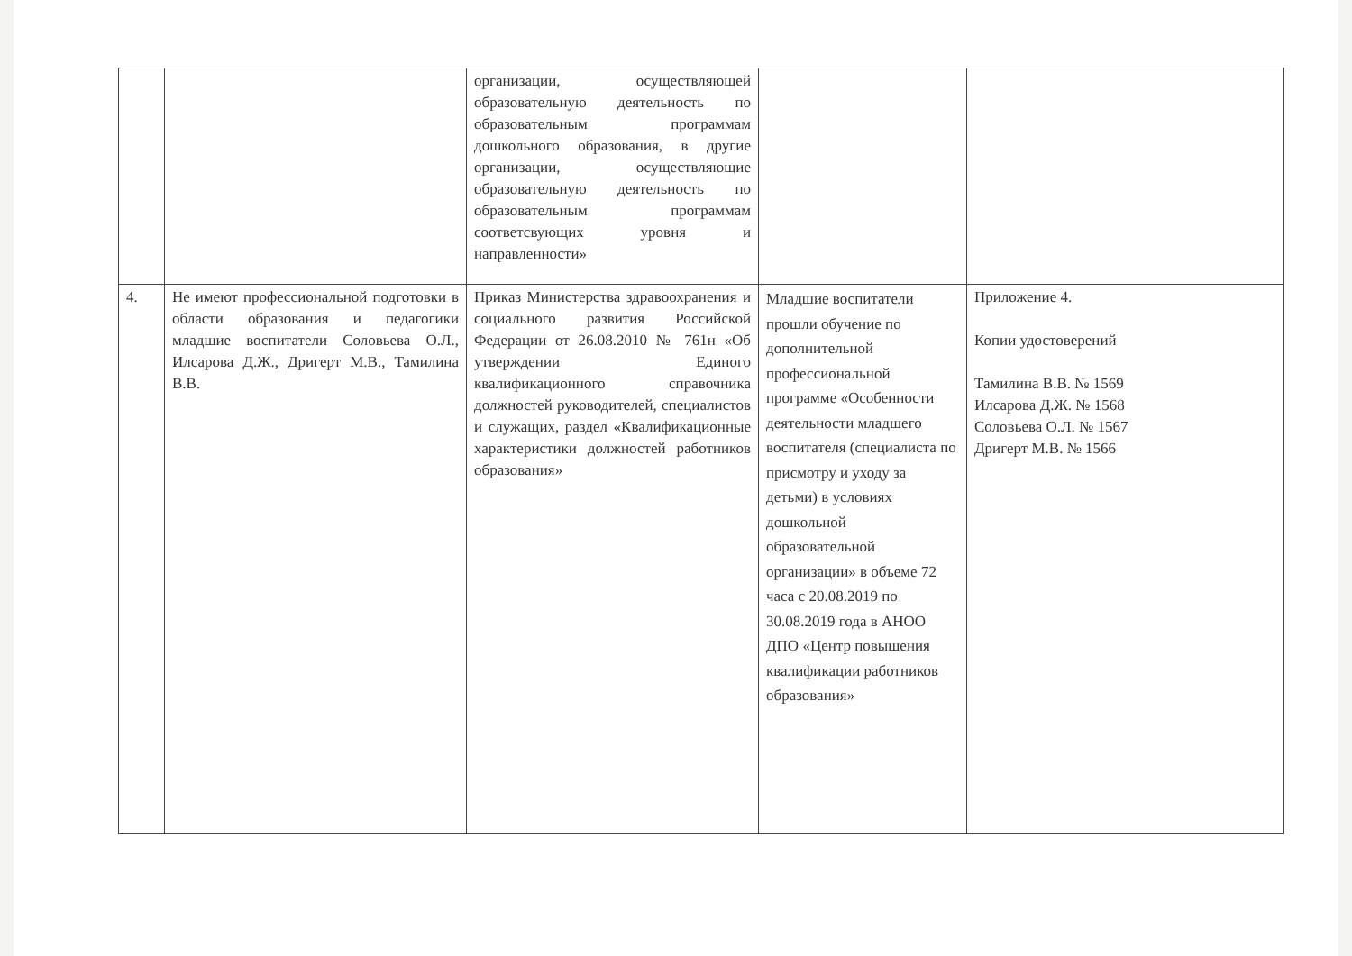| | | организации, осуществляющей образовательную деятельность по образовательным программам дошкольного образования, в другие организации, осуществляющие образовательную деятельность по образовательным программам соответсвующих уровня и направленности» | | |
| 4. | Не имеют профессиональной подготовки в области образования и педагогики младшие воспитатели Соловьева О.Л., Илсарова Д.Ж., Дригерт М.В., Тамилина В.В. | Приказ Министерства здравоохранения и социального развития Российской Федерации от 26.08.2010 № 761н «Об утверждении Единого квалификационного справочника должностей руководителей, специалистов и служащих, раздел «Квалификационные характеристики должностей работников образования» | Младшие воспитатели прошли обучение по дополнительной профессиональной программе «Особенности деятельности младшего воспитателя (специалиста по присмотру и уходу за детьми) в условиях дошкольной образовательной организации» в объеме 72 часа с 20.08.2019 по 30.08.2019 года в АНОО ДПО «Центр повышения квалификации работников образования» | Приложение 4. Копии удостоверений Тамилина В.В. № 1569 Илсарова Д.Ж. № 1568 Соловьева О.Л. № 1567 Дригерт М.В. № 1566 |